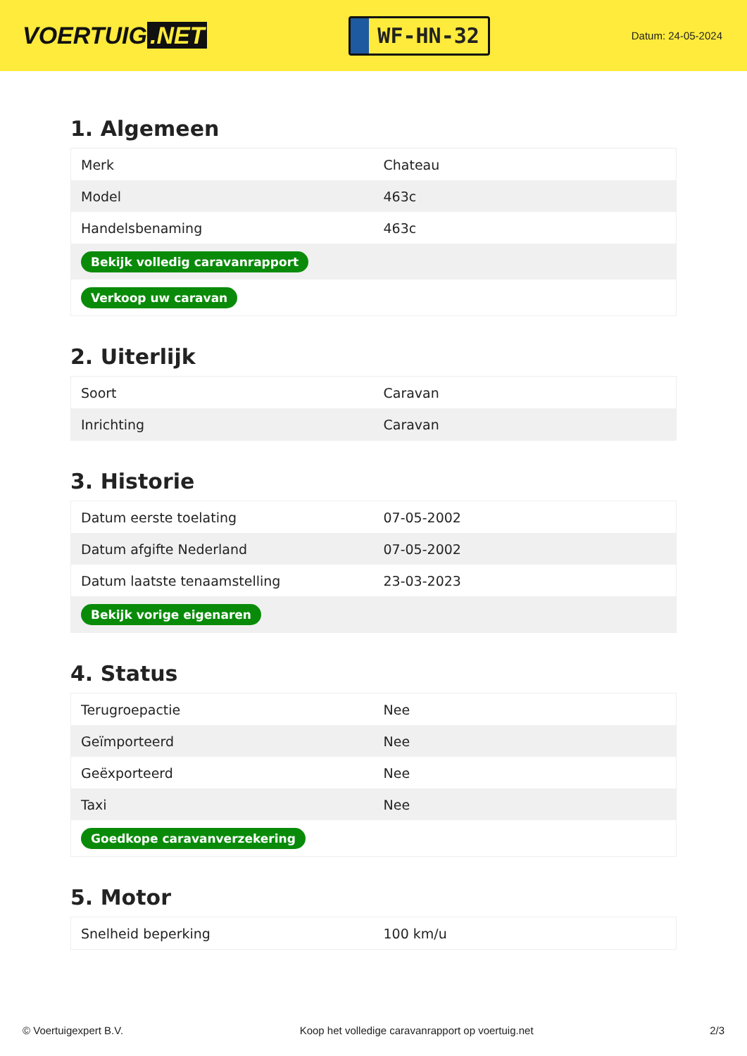VOERTUIG.NET
WF-HN-32
Datum: 24-05-2024
1. Algemeen
| Merk | Chateau |
| Model | 463c |
| Handelsbenaming | 463c |
| Bekijk volledig caravanrapport | |
| Verkoop uw caravan | |
2. Uiterlijk
| Soort | Caravan |
| Inrichting | Caravan |
3. Historie
| Datum eerste toelating | 07-05-2002 |
| Datum afgifte Nederland | 07-05-2002 |
| Datum laatste tenaamstelling | 23-03-2023 |
| Bekijk vorige eigenaren | |
4. Status
| Terugroepactie | Nee |
| Geïmporteerd | Nee |
| Geëxporteerd | Nee |
| Taxi | Nee |
| Goedkope caravanverzekering | |
5. Motor
| Snelheid beperking | 100 km/u |
© Voertuigexpert B.V. Koop het volledige caravanrapport op voertuig.net 2/3